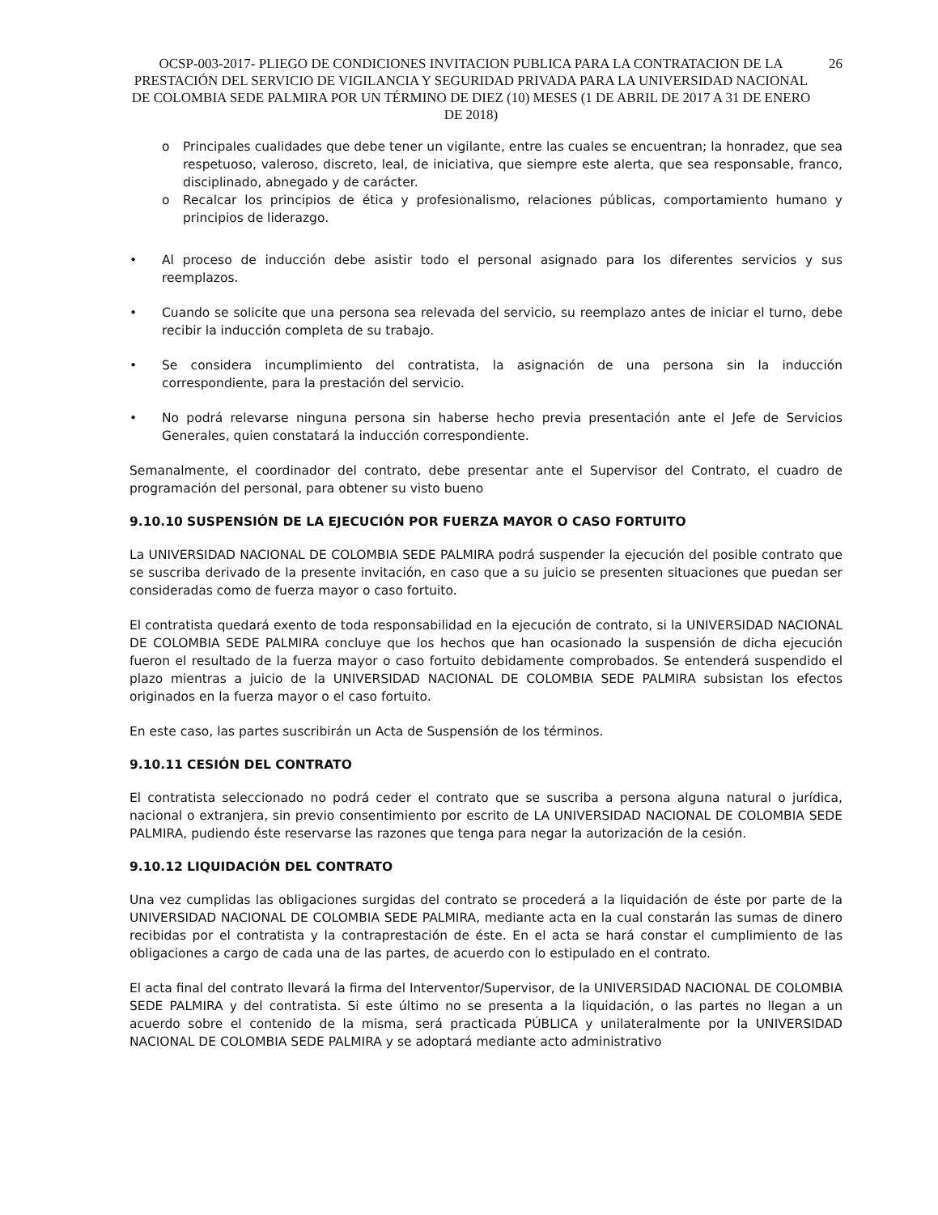OCSP-003-2017- PLIEGO DE CONDICIONES INVITACION PUBLICA PARA LA CONTRATACION DE LA PRESTACIÓN DEL SERVICIO DE VIGILANCIA Y SEGURIDAD PRIVADA PARA LA UNIVERSIDAD NACIONAL DE COLOMBIA SEDE PALMIRA POR UN TÉRMINO DE DIEZ (10) MESES (1 DE ABRIL DE 2017 A 31 DE ENERO DE 2018)
26
o Principales cualidades que debe tener un vigilante, entre las cuales se encuentran; la honradez, que sea respetuoso, valeroso, discreto, leal, de iniciativa, que siempre este alerta, que sea responsable, franco, disciplinado, abnegado y de carácter.
o Recalcar los principios de ética y profesionalismo, relaciones públicas, comportamiento humano y principios de liderazgo.
• Al proceso de inducción debe asistir todo el personal asignado para los diferentes servicios y sus reemplazos.
• Cuando se solicite que una persona sea relevada del servicio, su reemplazo antes de iniciar el turno, debe recibir la inducción completa de su trabajo.
• Se considera incumplimiento del contratista, la asignación de una persona sin la inducción correspondiente, para la prestación del servicio.
• No podrá relevarse ninguna persona sin haberse hecho previa presentación ante el Jefe de Servicios Generales, quien constatará la inducción correspondiente.
Semanalmente, el coordinador del contrato, debe presentar ante el Supervisor del Contrato, el cuadro de programación del personal, para obtener su visto bueno
9.10.10 SUSPENSIÓN DE LA EJECUCIÓN POR FUERZA MAYOR O CASO FORTUITO
La UNIVERSIDAD NACIONAL DE COLOMBIA SEDE PALMIRA podrá suspender la ejecución del posible contrato que se suscriba derivado de la presente invitación, en caso que a su juicio se presenten situaciones que puedan ser consideradas como de fuerza mayor o caso fortuito.
El contratista quedará exento de toda responsabilidad en la ejecución de contrato, si la UNIVERSIDAD NACIONAL DE COLOMBIA SEDE PALMIRA concluye que los hechos que han ocasionado la suspensión de dicha ejecución fueron el resultado de la fuerza mayor o caso fortuito debidamente comprobados. Se entenderá suspendido el plazo mientras a juicio de la UNIVERSIDAD NACIONAL DE COLOMBIA SEDE PALMIRA subsistan los efectos originados en la fuerza mayor o el caso fortuito.
En este caso, las partes suscribirán un Acta de Suspensión de los términos.
9.10.11 CESIÓN DEL CONTRATO
El contratista seleccionado no podrá ceder el contrato que se suscriba a persona alguna natural o jurídica, nacional o extranjera, sin previo consentimiento por escrito de LA UNIVERSIDAD NACIONAL DE COLOMBIA SEDE PALMIRA, pudiendo éste reservarse las razones que tenga para negar la autorización de la cesión.
9.10.12 LIQUIDACIÓN DEL CONTRATO
Una vez cumplidas las obligaciones surgidas del contrato se procederá a la liquidación de éste por parte de la UNIVERSIDAD NACIONAL DE COLOMBIA SEDE PALMIRA, mediante acta en la cual constarán las sumas de dinero recibidas por el contratista y la contraprestación de éste. En el acta se hará constar el cumplimiento de las obligaciones a cargo de cada una de las partes, de acuerdo con lo estipulado en el contrato.
El acta final del contrato llevará la firma del Interventor/Supervisor, de la UNIVERSIDAD NACIONAL DE COLOMBIA SEDE PALMIRA y del contratista. Si este último no se presenta a la liquidación, o las partes no llegan a un acuerdo sobre el contenido de la misma, será practicada PÚBLICA y unilateralmente por la UNIVERSIDAD NACIONAL DE COLOMBIA SEDE PALMIRA y se adoptará mediante acto administrativo